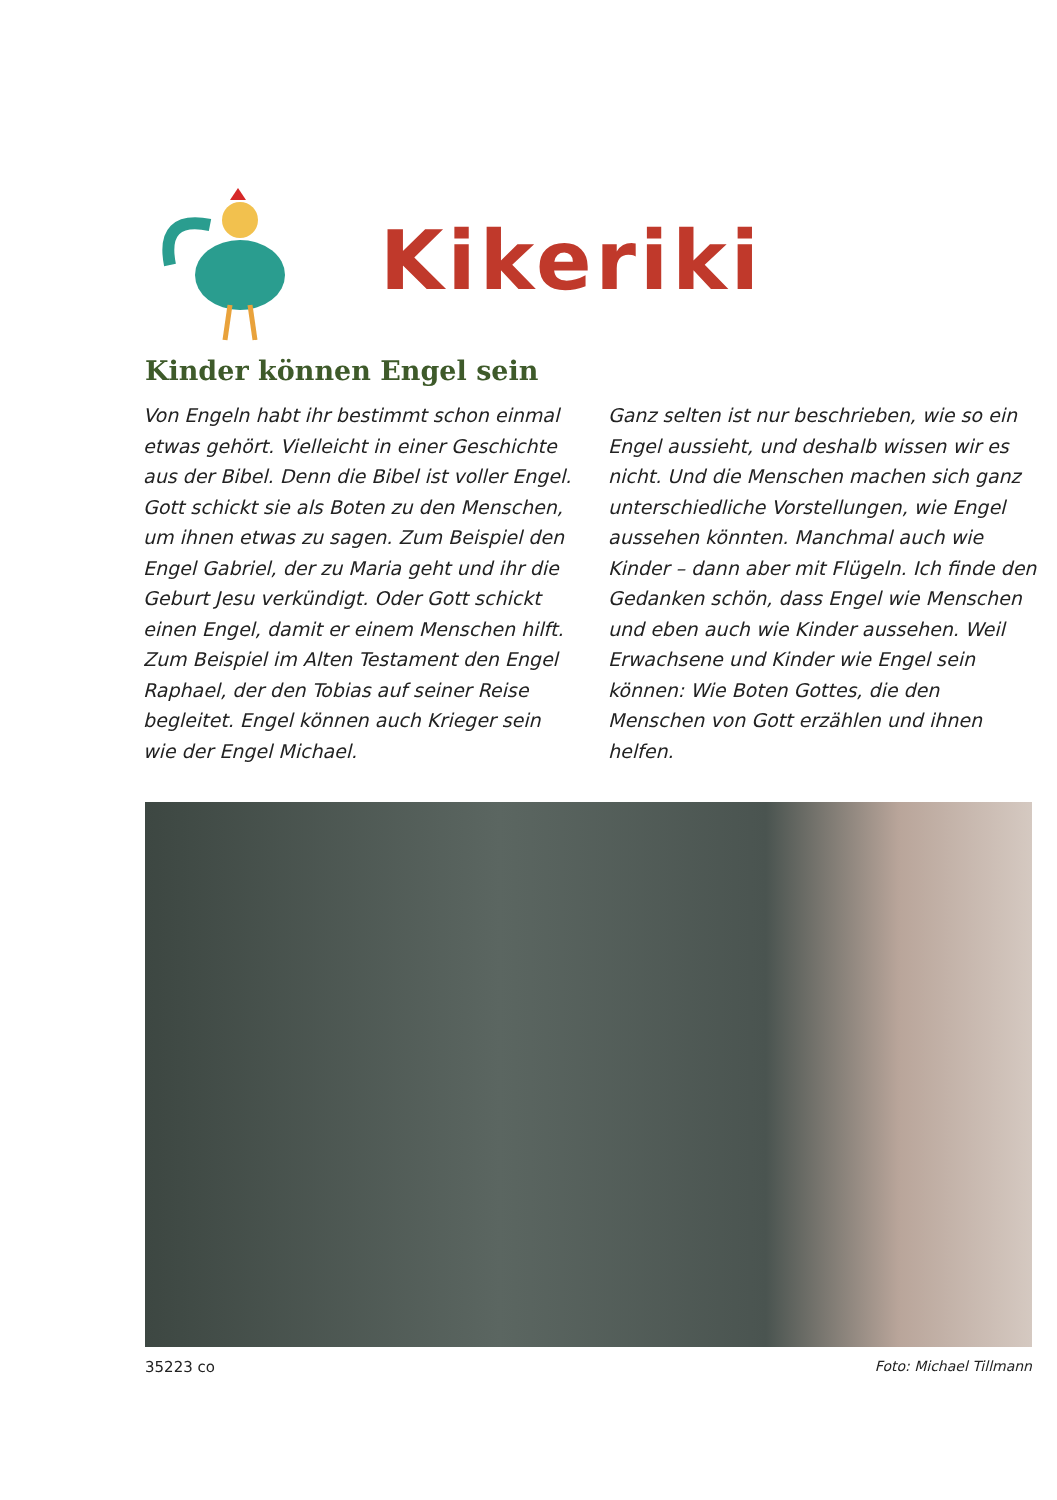Kikeriki
Kinder können Engel sein
Von Engeln habt ihr bestimmt schon einmal etwas gehört. Vielleicht in einer Geschichte aus der Bibel. Denn die Bibel ist voller Engel. Gott schickt sie als Boten zu den Menschen, um ihnen etwas zu sagen. Zum Beispiel den Engel Gabriel, der zu Maria geht und ihr die Geburt Jesu verkündigt. Oder Gott schickt einen Engel, damit er einem Menschen hilft. Zum Beispiel im Alten Testament den Engel Raphael, der den Tobias auf seiner Reise begleitet. Engel können auch Krieger sein wie der Engel Michael.
Ganz selten ist nur beschrieben, wie so ein Engel aussieht, und deshalb wissen wir es nicht. Und die Menschen machen sich ganz unterschiedliche Vorstellungen, wie Engel aussehen könnten. Manchmal auch wie Kinder – dann aber mit Flügeln. Ich finde den Gedanken schön, dass Engel wie Menschen und eben auch wie Kinder aussehen. Weil Erwachsene und Kinder wie Engel sein können: Wie Boten Gottes, die den Menschen von Gott erzählen und ihnen helfen.
35223 co Foto: Michael Tillmann